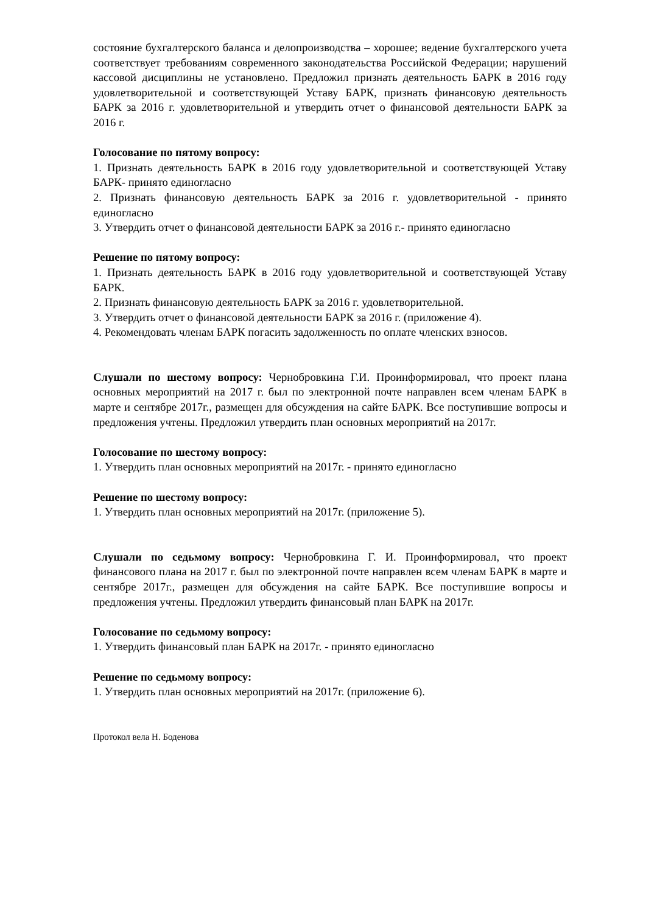состояние бухгалтерского баланса и делопроизводства – хорошее; ведение бухгалтерского учета соответствует требованиям современного законодательства Российской Федерации; нарушений кассовой дисциплины не установлено. Предложил признать деятельность БАРК в 2016 году удовлетворительной и соответствующей Уставу БАРК, признать финансовую деятельность БАРК за 2016 г. удовлетворительной и утвердить отчет о финансовой деятельности БАРК за 2016 г.
Голосование по пятому вопросу:
1. Признать деятельность БАРК в 2016 году удовлетворительной и соответствующей Уставу БАРК- принято единогласно
2. Признать финансовую деятельность БАРК за 2016 г. удовлетворительной - принято единогласно
3. Утвердить отчет о финансовой деятельности БАРК за 2016 г.- принято единогласно
Решение по пятому вопросу:
1. Признать деятельность БАРК в 2016 году удовлетворительной и соответствующей Уставу БАРК.
2. Признать финансовую деятельность БАРК за 2016 г. удовлетворительной.
3. Утвердить отчет о финансовой деятельности БАРК за 2016 г. (приложение 4).
4. Рекомендовать членам БАРК погасить задолженность по оплате членских взносов.
Слушали по шестому вопросу: Чернобровкина Г.И. Проинформировал, что проект плана основных мероприятий на 2017 г. был по электронной почте направлен всем членам БАРК в марте и сентябре 2017г., размещен для обсуждения на сайте БАРК. Все поступившие вопросы и предложения учтены. Предложил утвердить план основных мероприятий на 2017г.
Голосование по шестому вопросу:
1. Утвердить план основных мероприятий на 2017г. - принято единогласно
Решение по шестому вопросу:
1. Утвердить план основных мероприятий на 2017г. (приложение 5).
Слушали по седьмому вопросу: Чернобровкина Г. И. Проинформировал, что проект финансового плана на 2017 г. был по электронной почте направлен всем членам БАРК в марте и сентябре 2017г., размещен для обсуждения на сайте БАРК. Все поступившие вопросы и предложения учтены. Предложил утвердить финансовый план БАРК на 2017г.
Голосование по седьмому вопросу:
1. Утвердить финансовый план БАРК на 2017г. - принято единогласно
Решение по седьмому вопросу:
1. Утвердить план основных мероприятий на 2017г. (приложение 6).
Протокол вела Н. Боденова